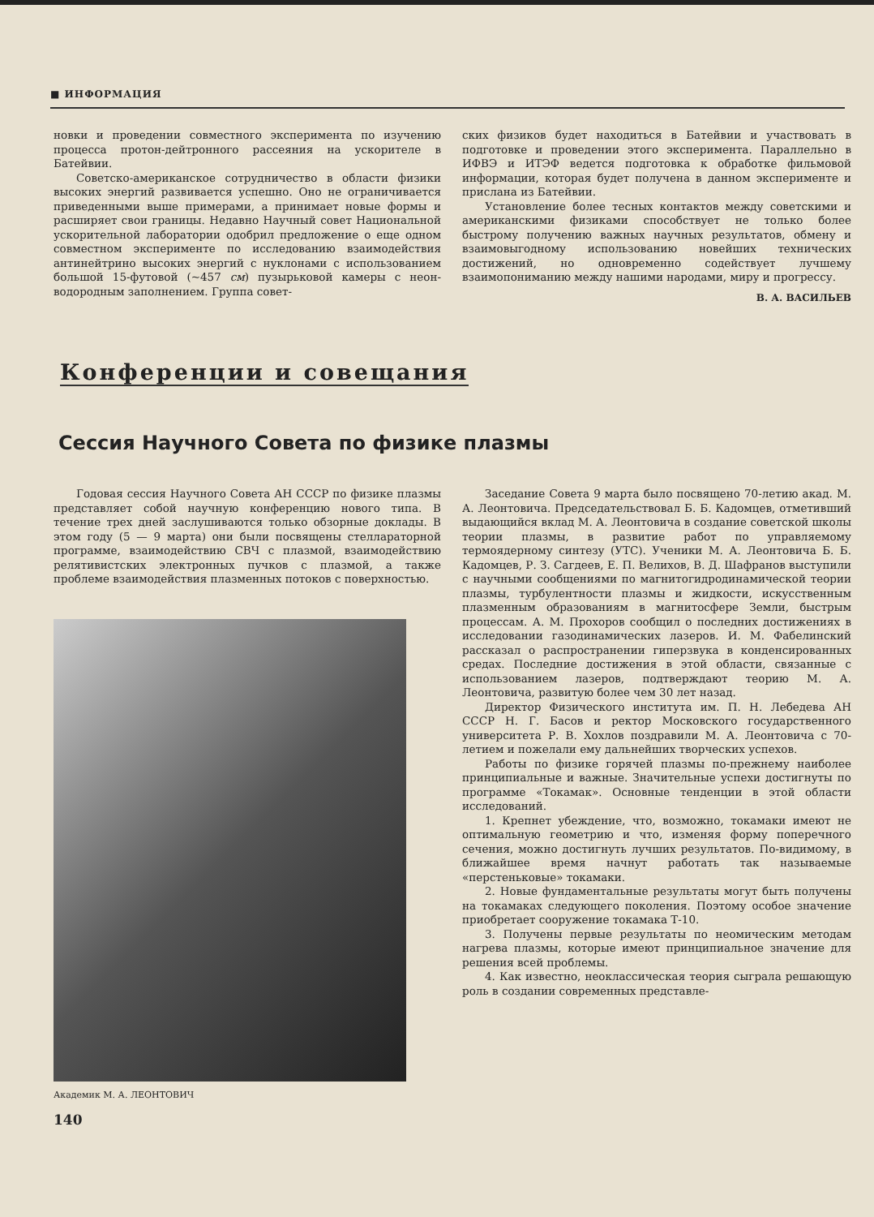■ ИНФОРМАЦИЯ
новки и проведении совместного эксперимента по изучению процесса протон-дейтронного рассеяния на ускорителе в Батейвии.
Советско-американское сотрудничество в области физики высоких энергий развивается успешно. Оно не ограничивается приведенными выше примерами, а принимает новые формы и расширяет свои границы. Недавно Научный совет Национальной ускорительной лаборатории одобрил предложение о еще одном совместном эксперименте по исследованию взаимодействия антинейтрино высоких энергий с нуклонами с использованием большой 15-футовой (~457 см) пузырьковой камеры с неон-водородным заполнением. Группа совет-
ских физиков будет находиться в Батейвии и участвовать в подготовке и проведении этого эксперимента. Параллельно в ИФВЭ и ИТЭФ ведется подготовка к обработке фильмовой информации, которая будет получена в данном эксперименте и прислана из Батейвии.
Установление более тесных контактов между советскими и американскими физиками способствует не только более быстрому получению важных научных результатов, обмену и взаимовыгодному использованию новейших технических достижений, но одновременно содействует лучшему взаимопониманию между нашими народами, миру и прогрессу.
В. А. ВАСИЛЬЕВ
Конференции и совещания
Сессия Научного Совета по физике плазмы
Годовая сессия Научного Совета АН СССР по физике плазмы представляет собой научную конференцию нового типа. В течение трех дней заслушиваются только обзорные доклады. В этом году (5 — 9 марта) они были посвящены стеллараторной программе, взаимодействию СВЧ с плазмой, взаимодействию релятивистских электронных пучков с плазмой, а также проблеме взаимодействия плазменных потоков с поверхностью.
Академик М. А. ЛЕОНТОВИЧ
140
Заседание Совета 9 марта было посвящено 70-летию акад. М. А. Леонтовича. Председательствовал Б. Б. Кадомцев, отметивший выдающийся вклад М. А. Леонтовича в создание советской школы теории плазмы, в развитие работ по управляемому термоядерному синтезу (УТС). Ученики М. А. Леонтовича Б. Б. Кадомцев, Р. З. Сагдеев, Е. П. Велихов, В. Д. Шафранов выступили с научными сообщениями по магнитогидродинамической теории плазмы, турбулентности плазмы и жидкости, искусственным плазменным образованиям в магнитосфере Земли, быстрым процессам. А. М. Прохоров сообщил о последних достижениях в исследовании газодинамических лазеров. И. М. Фабелинский рассказал о распространении гиперзвука в конденсированных средах. Последние достижения в этой области, связанные с использованием лазеров, подтверждают теорию М. А. Леонтовича, развитую более чем 30 лет назад.
Директор Физического института им. П. Н. Лебедева АН СССР Н. Г. Басов и ректор Московского государственного университета Р. В. Хохлов поздравили М. А. Леонтовича с 70-летием и пожелали ему дальнейших творческих успехов.
Работы по физике горячей плазмы по-прежнему наиболее принципиальные и важные. Значительные успехи достигнуты по программе «Токамак». Основные тенденции в этой области исследований.
1. Крепнет убеждение, что, возможно, токамаки имеют не оптимальную геометрию и что, изменяя форму поперечного сечения, можно достигнуть лучших результатов. По-видимому, в ближайшее время начнут работать так называемые «перстеньковые» токамаки.
2. Новые фундаментальные результаты могут быть получены на токамаках следующего поколения. Поэтому особое значение приобретает сооружение токамака Т-10.
3. Получены первые результаты по неомическим методам нагрева плазмы, которые имеют принципиальное значение для решения всей проблемы.
4. Как известно, неоклассическая теория сыграла решающую роль в создании современных представле-